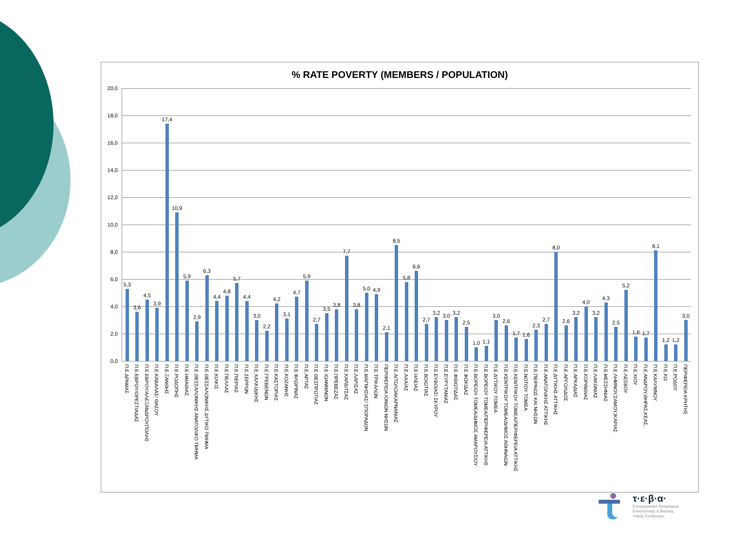% RATE POVERTY (MEMBERS / POPULATION)
20,0
18,0
16,0
14,0
12,0
10,0
8,0
6,0
4,0
2,0
0,0
5,3
3,6
4,5
3,9
17,4
10,9
5,9
2,9
6,3
4,4
4,8
5,7
4,4
3,0
2,2
4,2
3,1
4,7
5,9
2,7
3,5
3,8
7,7
3,8
5,0
4,9
2,1
8,5
5,8
6,6
2,7
3,2
3,0
3,2
2,5
1,0
1,1
3,0
2,6
1,7
1,6
2,3
2,7
8,0
2,6
3,2
4,0
3,2
4,3
2,5
5,2
1,8
1,7
8,1
1,2
1,2
3,0
Π.Ε.ΔΡΑΜΑΣ
Π.Ε.ΕΒΡΟΥ/ΟΡΕΣΤΙΑΔΑΣ
Π.Ε.ΕΒΡΟΥ/ΑΛΕΞΑΝΔΡΟΥΠΟΛΗΣ
Π.Ε.ΚΑΒΑΛΑΣ/ ΘΑΣΟΥ
Π.Ε.ΞΑΝΘΗΣ
Π.Ε.ΡΟΔΟΠΗΣ
Π.Ε.ΗΜΑΘΙΑΣ
Π.Ε.ΘΕΣΣΑΛΟΝΙΚΗΣ ΑΝΑΤΟΛΙΚΟ ΤΜΗΜΑ
Π.Ε.ΘΕΣΣΑΛΟΝΙΚΗΣ ΔΥΤΙΚΟ ΤΜΗΜΑ
Π.Ε.ΚΙΛΚΙΣ
Π.Ε.ΠΕΛΛΑΣ
Π.Ε.ΠΙΕΡΙΑΣ
Π.Ε.ΣΕΡΡΩΝ
Π.Ε.ΧΑΛΚΙΔΙΚΗΣ
Π.Ε.ΓΡΕΒΕΝΩΝ
Π.Ε.ΚΑΣΤΟΡΙΑΣ
Π.Ε.ΚΟΖΑΝΗΣ
Π.Ε.ΦΛΩΡΙΝΑΣ
Π.Ε.ΑΡΤΑΣ
Π.Ε.ΘΕΣΠΡΩΤΙΑΣ
Π.Ε.ΙΩΑΝΝΙΝΩΝ
Π.Ε.ΠΡΕΒΕΖΑΣ
Π.Ε.ΚΑΡΔΙΤΣΑΣ
Π.Ε.ΛΑΡΙΣΑΣ
Π.Ε.ΜΑΓΝΗΣΙΑΣ/ ΣΠΟΡΑΔΩΝ
Π.Ε.ΤΡΙΚΑΛΩΝ
ΠΕΡΙΦΕΡΕΙΑ ΙΟΝΙΩΝ ΝΗΣΩΝ
Π.Ε.ΑΙΤΩΛΟΑΚΑΡΝΑΝΙΑΣ
Π.Ε.ΑΧΑΪΑΣ
Π.Ε.ΗΛΕΙΑΣ
Π.Ε.ΒΟΙΩΤΙΑΣ
Π.Ε.ΕΥΒΟΙΑΣ/ ΣΚΥΡΟΥ
Π.Ε.ΕΥΡΥΤΑΝΙΑΣ
Π.Ε.ΦΘΙΩΤΙΔΑΣ
Π.Ε.ΦΩΚΙΔΑΣ
Π.Ε.ΒΟΡΕΙΟΥ ΤΟΜΕΑ/ΔΗΜΟΣ ΑΜΑΡΟΥΣΙΟΥ
Π.Ε.ΒΟΡΕΙΟΥ ΤΟΜΕΑ/ΠΕΡΙΦΕΡΕΙΑ ΑΤΤΙΚΗΣ
Π.Ε.ΔΥΤΙΚΟΥ ΤΟΜΕΑ
Π.Ε.ΚΕΝΤΡΙΚΟΥ ΤΟΜΕΑ/ΔΗΜΟΣ ΑΘΗΝΑΙΩΝ
Π.Ε.ΚΕΝΤΡΙΚΟΥ ΤΟΜΕΑ/ΠΕΡΙΦΕΡΕΙΑ ΑΤΤΙΚΗΣ
Π.Ε.ΝΟΤΙΟΥ ΤΟΜΕΑ
Π.Ε.ΠΕΙΡΑΙΩΣ ΚΑΙ ΝΗΣΩΝ
Π.Ε.ΑΝΑΤΟΛΙΚΗΣ ΑΤΤΙΚΗΣ
Π.Ε.ΔΥΤΙΚΗΣ ΑΤΤΙΚΗΣ
Π.Ε.ΑΡΓΟΛΙΔΟΣ
Π.Ε.ΑΡΚΑΔΙΑΣ
Π.Ε.ΚΟΡΙΝΘΙΑΣ
Π.Ε.ΛΑΚΩΝΙΑΣ
Π.Ε.ΜΕΣΣΗΝΙΑΣ
Π.Ε.ΛΗΜΝΟΥ,ΣΑΜΟΥ,ΙΚΑΡΙΑΣ
Π.Ε.ΛΕΣΒΟΥ
Π.Ε.ΧΙΟΥ
Π.Ε.ΑΝΔΡΟΥ,ΘΗΡΑΣ,ΚΕΑΣ...
Π.Ε.ΚΑΛΥΜΝΟΥ
Π.Ε.ΚΩ
Π.Ε.ΡΟΔΟΥ
ΠΕΡΙΦΕΡΕΙΑ ΚΡΗΤΗΣ
τ·ε·β·α·
Επιχειρησιακό Πρόγραμμα
Επισιτιστικής & Βασικής
Υλικής Συνδρομής